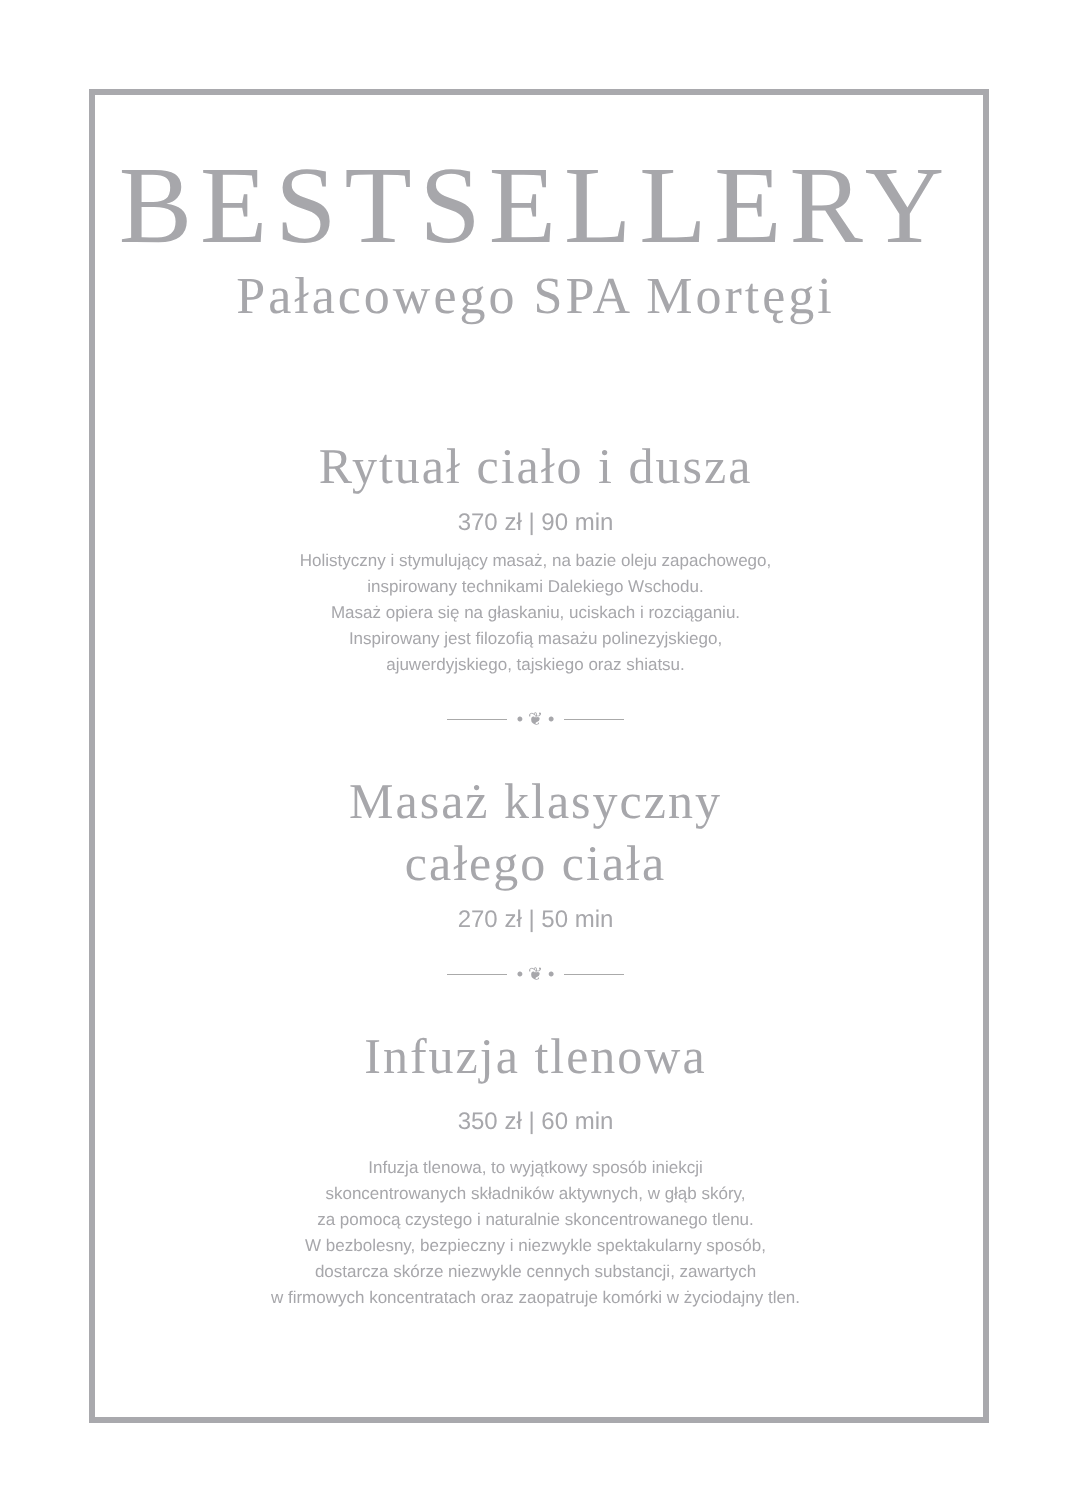BESTSELLERY
Pałacowego SPA Mortęgi
Rytuał ciało i dusza
370 zł | 90 min
Holistyczny i stymulujący masaż, na bazie oleju zapachowego,
inspirowany technikami Dalekiego Wschodu.
Masaż opiera się na głaskaniu, uciskach i rozciąganiu.
Inspirowany jest filozofią masażu polinezyjskiego,
ajuwerdyjskiego, tajskiego oraz shiatsu.
• ❦ •
Masaż klasyczny
całego ciała
270 zł | 50 min
• ❦ •
Infuzja tlenowa
350 zł | 60 min
Infuzja tlenowa, to wyjątkowy sposób iniekcji
skoncentrowanych składników aktywnych, w głąb skóry,
za pomocą czystego i naturalnie skoncentrowanego tlenu.
W bezbolesny, bezpieczny i niezwykle spektakularny sposób,
dostarcza skórze niezwykle cennych substancji, zawartych
w firmowych koncentratach oraz zaopatruje komórki w życiodajny tlen.